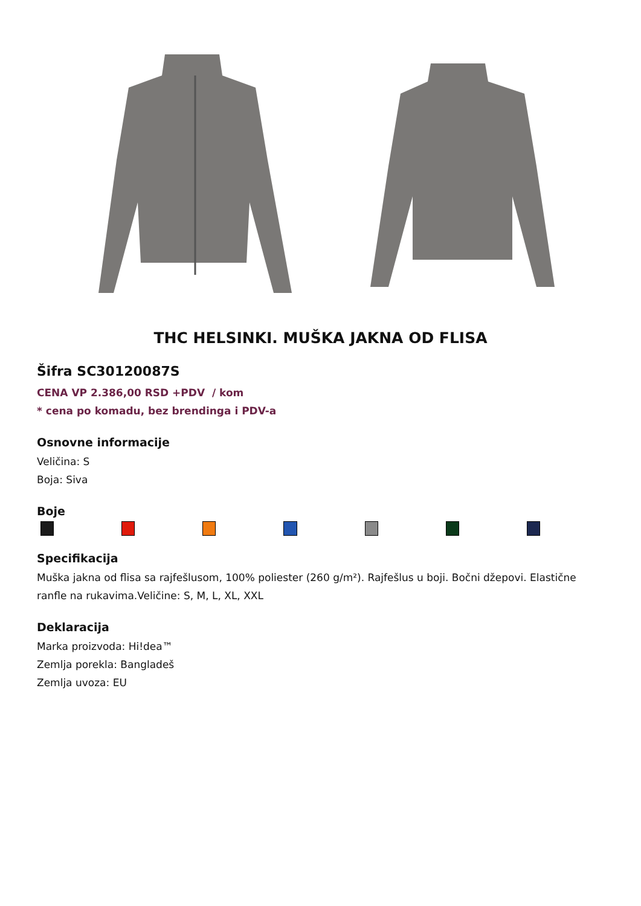THC HELSINKI. MUŠKA JAKNA OD FLISA
Šifra SC30120087S
CENA VP 2.386,00 RSD +PDV / kom
* cena po komadu, bez brendinga i PDV-a
Osnovne informacije
Veličina: S
Boja: Siva
Boje
Specifikacija
Muška jakna od flisa sa rajfešlusom, 100% poliester (260 g/m²). Rajfešlus u boji. Bočni džepovi. Elastične ranfle na rukavima.Veličine: S, M, L, XL, XXL
Deklaracija
Marka proizvoda: Hi!dea™
Zemlja porekla: Bangladeš
Zemlja uvoza: EU